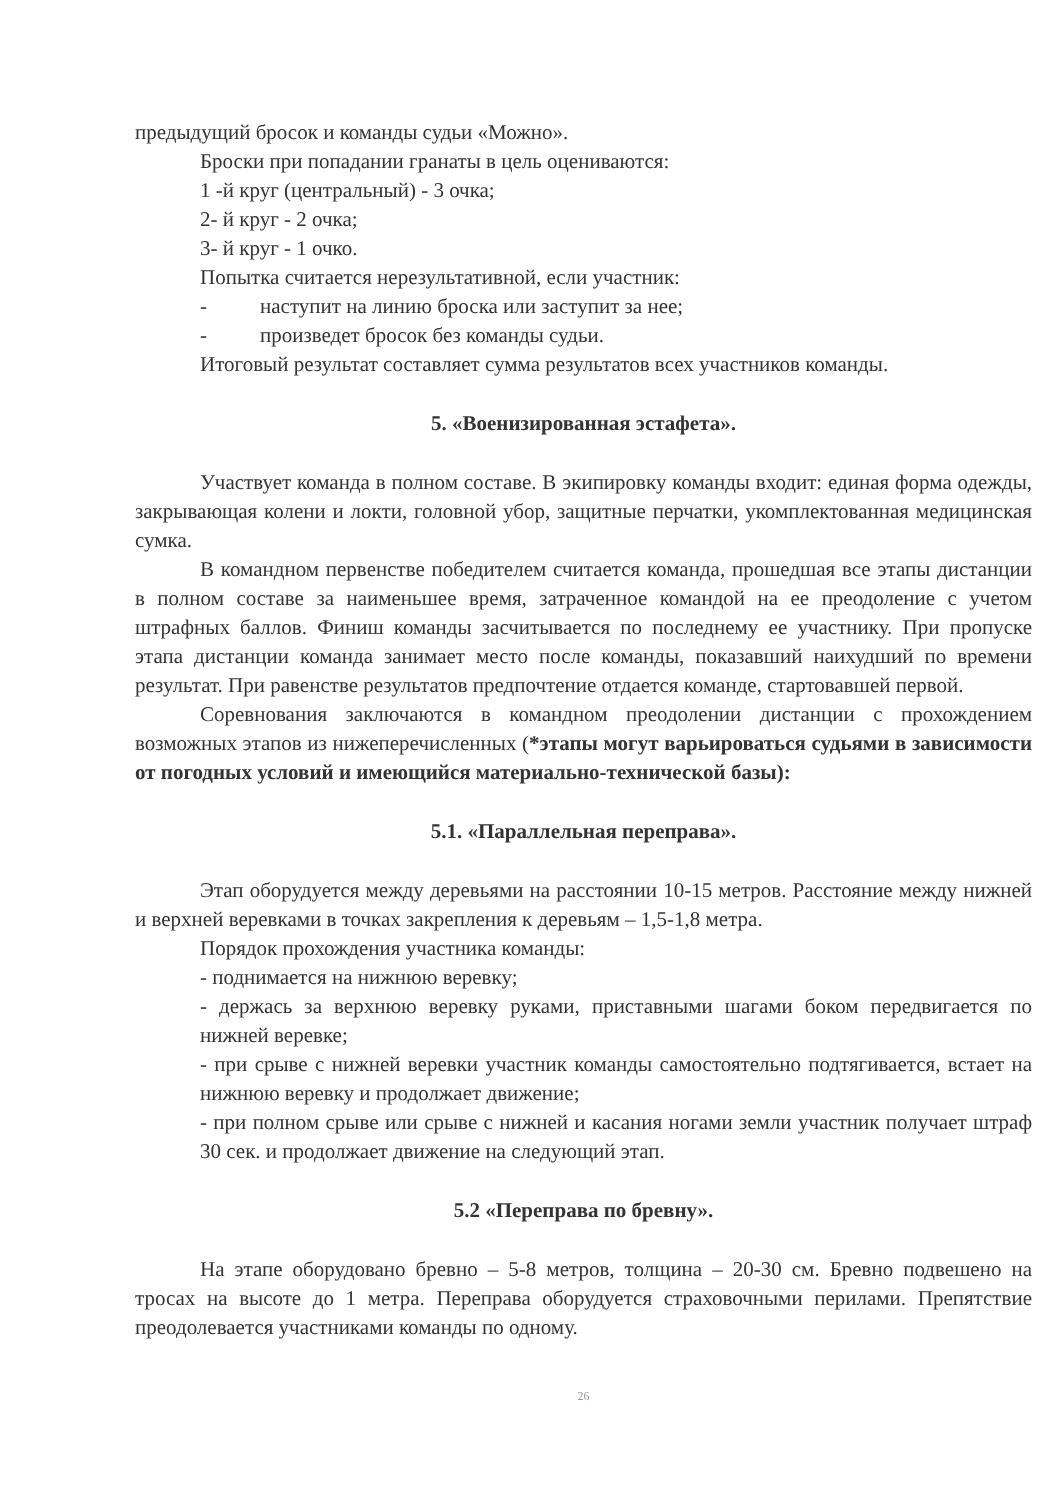предыдущий бросок и команды судьи «Можно».
Броски при попадании гранаты в цель оцениваются:
1 -й круг (центральный) - 3 очка;
2- й круг - 2 очка;
3- й круг - 1 очко.
Попытка считается нерезультативной, если участник:
- наступит на линию броска или заступит за нее;
- произведет бросок без команды судьи.
Итоговый результат составляет сумма результатов всех участников команды.
5. «Военизированная эстафета».
Участвует команда в полном составе. В экипировку команды входит: единая форма одежды, закрывающая колени и локти, головной убор, защитные перчатки, укомплектованная медицинская сумка.
В командном первенстве победителем считается команда, прошедшая все этапы дистанции в полном составе за наименьшее время, затраченное командой на ее преодоление с учетом штрафных баллов. Финиш команды засчитывается по последнему ее участнику. При пропуске этапа дистанции команда занимает место после команды, показавший наихудший по времени результат. При равенстве результатов предпочтение отдается команде, стартовавшей первой.
Соревнования заключаются в командном преодолении дистанции с прохождением возможных этапов из нижеперечисленных (*этапы могут варьироваться судьями в зависимости от погодных условий и имеющийся материально-технической базы):
5.1. «Параллельная переправа».
Этап оборудуется между деревьями на расстоянии 10-15 метров. Расстояние между нижней и верхней веревками в точках закрепления к деревьям – 1,5-1,8 метра.
Порядок прохождения участника команды:
- поднимается на нижнюю веревку;
- держась за верхнюю веревку руками, приставными шагами боком передвигается по нижней веревке;
- при срыве с нижней веревки участник команды самостоятельно подтягивается, встает на нижнюю веревку и продолжает движение;
- при полном срыве или срыве с нижней и касания ногами земли участник получает штраф 30 сек. и продолжает движение на следующий этап.
5.2 «Переправа по бревну».
На этапе оборудовано бревно – 5-8 метров, толщина – 20-30 см. Бревно подвешено на тросах на высоте до 1 метра. Переправа оборудуется страховочными перилами. Препятствие преодолевается участниками команды по одному.
26